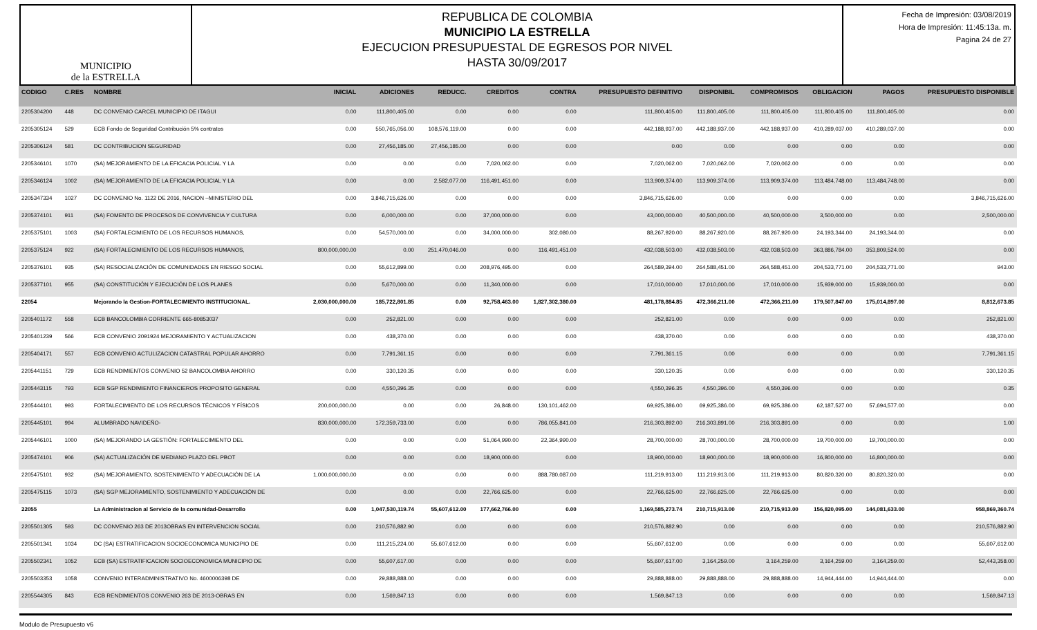MUNICIPIO
de la ESTRELLA
REPUBLICA DE COLOMBIA
MUNICIPIO LA ESTRELLA
EJECUCION PRESUPUESTAL DE EGRESOS POR NIVEL
HASTA 30/09/2017
Fecha de Impresión: 03/08/2019
Hora de Impresión: 11:45:13a. m.
Pagina 24 de 27
| CODIGO | C.RES | NOMBRE | INICIAL | ADICIONES | REDUCC. | CREDITOS | CONTRA | PRESUPUESTO DEFINITIVO | DISPONIBIL | COMPROMISOS | OBLIGACION | PAGOS | PRESUPUESTO DISPONIBLE |
| --- | --- | --- | --- | --- | --- | --- | --- | --- | --- | --- | --- | --- | --- |
| 2205304200 | 448 | DC CONVENIO CARCEL MUNICIPIO DE ITAGUI | 0.00 | 111,800,405.00 | 0.00 | 0.00 | 0.00 | 111,800,405.00 | 111,800,405.00 | 111,800,405.00 | 111,800,405.00 | 111,800,405.00 | 0.00 |
| 2205305124 | 529 | ECB Fondo de Seguridad Contribución 5% contratos | 0.00 | 550,765,056.00 | 108,576,119.00 | 0.00 | 0.00 | 442,188,937.00 | 442,188,937.00 | 442,188,937.00 | 410,289,037.00 | 410,289,037.00 | 0.00 |
| 2205306124 | 581 | DC CONTRIBUCION SEGURIDAD | 0.00 | 27,456,185.00 | 27,456,185.00 | 0.00 | 0.00 | 0.00 | 0.00 | 0.00 | 0.00 | 0.00 | 0.00 |
| 2205346101 | 1070 | (SA) MEJORAMIENTO DE LA EFICACIA POLICIAL Y LA | 0.00 | 0.00 | 0.00 | 7,020,062.00 | 0.00 | 7,020,062.00 | 7,020,062.00 | 7,020,062.00 | 0.00 | 0.00 | 0.00 |
| 2205346124 | 1002 | (SA) MEJORAMIENTO DE LA EFICACIA POLICIAL Y LA | 0.00 | 0.00 | 2,582,077.00 | 116,491,451.00 | 0.00 | 113,909,374.00 | 113,909,374.00 | 113,909,374.00 | 113,484,748.00 | 113,484,748.00 | 0.00 |
| 2205347334 | 1027 | DC CONVENIO No. 1122 DE 2016, NACION –MINISTERIO DEL | 0.00 | 3,846,715,626.00 | 0.00 | 0.00 | 0.00 | 3,846,715,626.00 | 0.00 | 0.00 | 0.00 | 0.00 | 3,846,715,626.00 |
| 2205374101 | 911 | (SA) FOMENTO DE PROCESOS DE CONVIVENCIA Y CULTURA | 0.00 | 6,000,000.00 | 0.00 | 37,000,000.00 | 0.00 | 43,000,000.00 | 40,500,000.00 | 40,500,000.00 | 3,500,000.00 | 0.00 | 2,500,000.00 |
| 2205375101 | 1003 | (SA) FORTALECIMIENTO DE LOS RECURSOS HUMANOS, | 0.00 | 54,570,000.00 | 0.00 | 34,000,000.00 | 302,080.00 | 88,267,920.00 | 88,267,920.00 | 88,267,920.00 | 24,193,344.00 | 24,193,344.00 | 0.00 |
| 2205375124 | 922 | (SA) FORTALECIMIENTO DE LOS RECURSOS HUMANOS, | 800,000,000.00 | 0.00 | 251,470,046.00 | 0.00 | 116,491,451.00 | 432,038,503.00 | 432,038,503.00 | 432,038,503.00 | 363,886,784.00 | 353,809,524.00 | 0.00 |
| 2205376101 | 935 | (SA) RESOCIALIZACIÓN DE COMUNIDADES EN RIESGO SOCIAL | 0.00 | 55,612,899.00 | 0.00 | 208,976,495.00 | 0.00 | 264,589,394.00 | 264,588,451.00 | 264,588,451.00 | 204,533,771.00 | 204,533,771.00 | 943.00 |
| 2205377101 | 955 | (SA) CONSTITUCIÓN Y EJECUCIÓN DE LOS PLANES | 0.00 | 5,670,000.00 | 0.00 | 11,340,000.00 | 0.00 | 17,010,000.00 | 17,010,000.00 | 17,010,000.00 | 15,939,000.00 | 15,939,000.00 | 0.00 |
| 22054 | | Mejorando la Gestion-FORTALECIMIENTO INSTITUCIONAL. | 2,030,000,000.00 | 185,722,801.85 | 0.00 | 92,758,463.00 | 1,827,302,380.00 | 481,178,884.85 | 472,366,211.00 | 472,366,211.00 | 179,507,847.00 | 175,014,897.00 | 8,812,673.85 |
| 2205401172 | 558 | ECB BANCOLOMBIA CORRIENTE 665-80853037 | 0.00 | 252,821.00 | 0.00 | 0.00 | 0.00 | 252,821.00 | 0.00 | 0.00 | 0.00 | 0.00 | 252,821.00 |
| 2205401239 | 566 | ECB CONVENIO 2091924 MEJORAMIENTO Y ACTUALIZACION | 0.00 | 438,370.00 | 0.00 | 0.00 | 0.00 | 438,370.00 | 0.00 | 0.00 | 0.00 | 0.00 | 438,370.00 |
| 2205404171 | 557 | ECB CONVENIO ACTULIZACION CATASTRAL POPULAR AHORRO | 0.00 | 7,791,361.15 | 0.00 | 0.00 | 0.00 | 7,791,361.15 | 0.00 | 0.00 | 0.00 | 0.00 | 7,791,361.15 |
| 2205441151 | 729 | ECB RENDIMIENTOS CONVENIO 52 BANCOLOMBIA AHORRO | 0.00 | 330,120.35 | 0.00 | 0.00 | 0.00 | 330,120.35 | 0.00 | 0.00 | 0.00 | 0.00 | 330,120.35 |
| 2205443115 | 793 | ECB SGP RENDIMIENTO FINANCIEROS PROPOSITO GENERAL | 0.00 | 4,550,396.35 | 0.00 | 0.00 | 0.00 | 4,550,396.35 | 4,550,396.00 | 4,550,396.00 | 0.00 | 0.00 | 0.35 |
| 2205444101 | 993 | FORTALECIMIENTO DE LOS RECURSOS TÉCNICOS Y FÍSICOS | 200,000,000.00 | 0.00 | 0.00 | 26,848.00 | 130,101,462.00 | 69,925,386.00 | 69,925,386.00 | 69,925,386.00 | 62,187,527.00 | 57,694,577.00 | 0.00 |
| 2205445101 | 994 | ALUMBRADO NAVIDEÑO- | 830,000,000.00 | 172,359,733.00 | 0.00 | 0.00 | 786,055,841.00 | 216,303,892.00 | 216,303,891.00 | 216,303,891.00 | 0.00 | 0.00 | 1.00 |
| 2205446101 | 1000 | (SA) MEJORANDO LA GESTIÓN: FORTALECIMIENTO DEL | 0.00 | 0.00 | 0.00 | 51,064,990.00 | 22,364,990.00 | 28,700,000.00 | 28,700,000.00 | 28,700,000.00 | 19,700,000.00 | 19,700,000.00 | 0.00 |
| 2205474101 | 906 | (SA) ACTUALIZACIÓN DE MEDIANO PLAZO DEL PBOT | 0.00 | 0.00 | 0.00 | 18,900,000.00 | 0.00 | 18,900,000.00 | 18,900,000.00 | 18,900,000.00 | 16,800,000.00 | 16,800,000.00 | 0.00 |
| 2205475101 | 932 | (SA) MEJORAMIENTO, SOSTENIMIENTO Y ADECUACIÓN DE LA | 1,000,000,000.00 | 0.00 | 0.00 | 0.00 | 888,780,087.00 | 111,219,913.00 | 111,219,913.00 | 111,219,913.00 | 80,820,320.00 | 80,820,320.00 | 0.00 |
| 2205475115 | 1073 | (SA) SGP MEJORAMIENTO, SOSTENIMIENTO Y ADECUACIÓN DE | 0.00 | 0.00 | 0.00 | 22,766,625.00 | 0.00 | 22,766,625.00 | 22,766,625.00 | 22,766,625.00 | 0.00 | 0.00 | 0.00 |
| 22055 | | La Administracion al Servicio de la comunidad-Desarrollo | 0.00 | 1,047,530,119.74 | 55,607,612.00 | 177,662,766.00 | 0.00 | 1,169,585,273.74 | 210,715,913.00 | 210,715,913.00 | 156,820,095.00 | 144,081,633.00 | 958,869,360.74 |
| 2205501305 | 593 | DC CONVENIO 263 DE 2013OBRAS EN INTERVENCION SOCIAL | 0.00 | 210,576,882.90 | 0.00 | 0.00 | 0.00 | 210,576,882.90 | 0.00 | 0.00 | 0.00 | 0.00 | 210,576,882.90 |
| 2205501341 | 1034 | DC (SA) ESTRATIFICACION SOCIOECONOMICA MUNICIPIO DE | 0.00 | 111,215,224.00 | 55,607,612.00 | 0.00 | 0.00 | 55,607,612.00 | 0.00 | 0.00 | 0.00 | 0.00 | 55,607,612.00 |
| 2205502341 | 1052 | ECB (SA) ESTRATIFICACION SOCIOECONOMICA MUNICIPIO DE | 0.00 | 55,607,617.00 | 0.00 | 0.00 | 0.00 | 55,607,617.00 | 3,164,259.00 | 3,164,259.00 | 3,164,259.00 | 3,164,259.00 | 52,443,358.00 |
| 2205503353 | 1058 | CONVENIO INTERADMINISTRATIVO No. 4600006398 DE | 0.00 | 29,888,888.00 | 0.00 | 0.00 | 0.00 | 29,888,888.00 | 29,888,888.00 | 29,888,888.00 | 14,944,444.00 | 14,944,444.00 | 0.00 |
| 2205544305 | 843 | ECB RENDIMIENTOS CONVENIO 263 DE 2013-OBRAS EN | 0.00 | 1,569,847.13 | 0.00 | 0.00 | 0.00 | 1,569,847.13 | 0.00 | 0.00 | 0.00 | 0.00 | 1,569,847.13 |
Modulo de Presupuesto v6